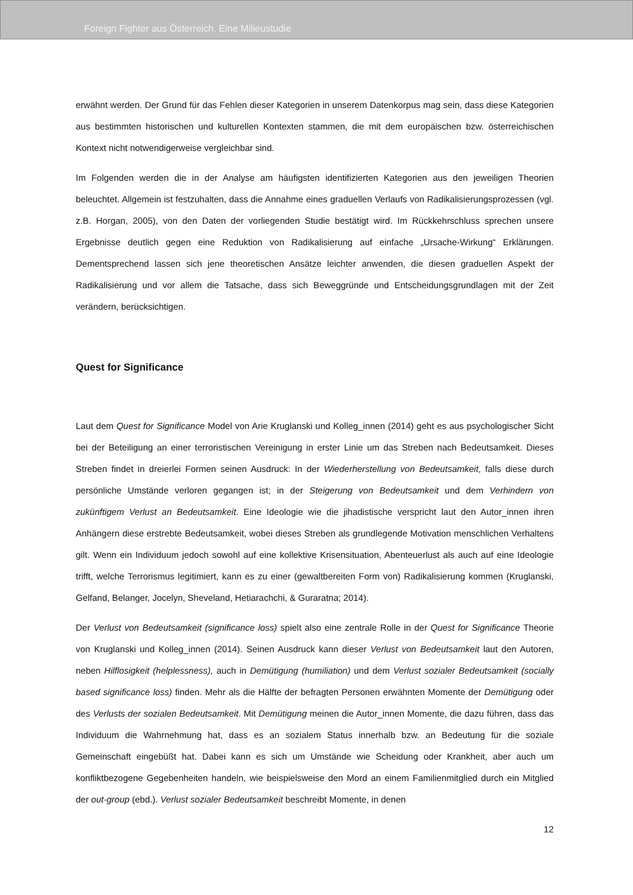Foreign Fighter aus Österreich. Eine Milieustudie
erwähnt werden. Der Grund für das Fehlen dieser Kategorien in unserem Datenkorpus mag sein, dass diese Kategorien aus bestimmten historischen und kulturellen Kontexten stammen, die mit dem europäischen bzw. österreichischen Kontext nicht notwendigerweise vergleichbar sind.
Im Folgenden werden die in der Analyse am häufigsten identifizierten Kategorien aus den jeweiligen Theorien beleuchtet. Allgemein ist festzuhalten, dass die Annahme eines graduellen Verlaufs von Radikalisierungsprozessen (vgl. z.B. Horgan, 2005), von den Daten der vorliegenden Studie bestätigt wird. Im Rückkehrschluss sprechen unsere Ergebnisse deutlich gegen eine Reduktion von Radikalisierung auf einfache „Ursache-Wirkung“ Erklärungen. Dementsprechend lassen sich jene theoretischen Ansätze leichter anwenden, die diesen graduellen Aspekt der Radikalisierung und vor allem die Tatsache, dass sich Beweggründe und Entscheidungsgrundlagen mit der Zeit verändern, berücksichtigen.
Quest for Significance
Laut dem Quest for Significance Model von Arie Kruglanski und Kolleg_innen (2014) geht es aus psychologischer Sicht bei der Beteiligung an einer terroristischen Vereinigung in erster Linie um das Streben nach Bedeutsamkeit. Dieses Streben findet in dreierlei Formen seinen Ausdruck: In der Wiederherstellung von Bedeutsamkeit, falls diese durch persönliche Umstände verloren gegangen ist; in der Steigerung von Bedeutsamkeit und dem Verhindern von zukünftigem Verlust an Bedeutsamkeit. Eine Ideologie wie die jihadistische verspricht laut den Autor_innen ihren Anhängern diese erstrebte Bedeutsamkeit, wobei dieses Streben als grundlegende Motivation menschlichen Verhaltens gilt. Wenn ein Individuum jedoch sowohl auf eine kollektive Krisensituation, Abenteuerlust als auch auf eine Ideologie trifft, welche Terrorismus legitimiert, kann es zu einer (gewaltbereiten Form von) Radikalisierung kommen (Kruglanski, Gelfand, Belanger, Jocelyn, Sheveland, Hetiarachchi, & Gurarat­na; 2014).
Der Verlust von Bedeutsamkeit (significance loss) spielt also eine zentrale Rolle in der Quest for Significance Theorie von Kruglanski und Kolleg_innen (2014). Seinen Ausdruck kann dieser Verlust von Bedeutsamkeit laut den Autoren, neben Hilflosigkeit (helplessness), auch in Demütigung (humiliation) und dem Verlust sozialer Bedeutsamkeit (socially based significance loss) finden. Mehr als die Hälfte der befragten Personen erwähnten Momente der Demütigung oder des Verlusts der sozialen Bedeutsamkeit. Mit Demütigung meinen die Autor_innen Momente, die dazu führen, dass das Individuum die Wahrnehmung hat, dass es an sozialem Status innerhalb bzw. an Bedeutung für die soziale Gemeinschaft eingebüßt hat. Dabei kann es sich um Umstände wie Scheidung oder Krankheit, aber auch um konfliktbezogene Gegebenheiten handeln, wie beispielsweise den Mord an einem Familienmitglied durch ein Mitglied der out-group (ebd.). Verlust sozialer Bedeutsamkeit beschreibt Momente, in denen
12